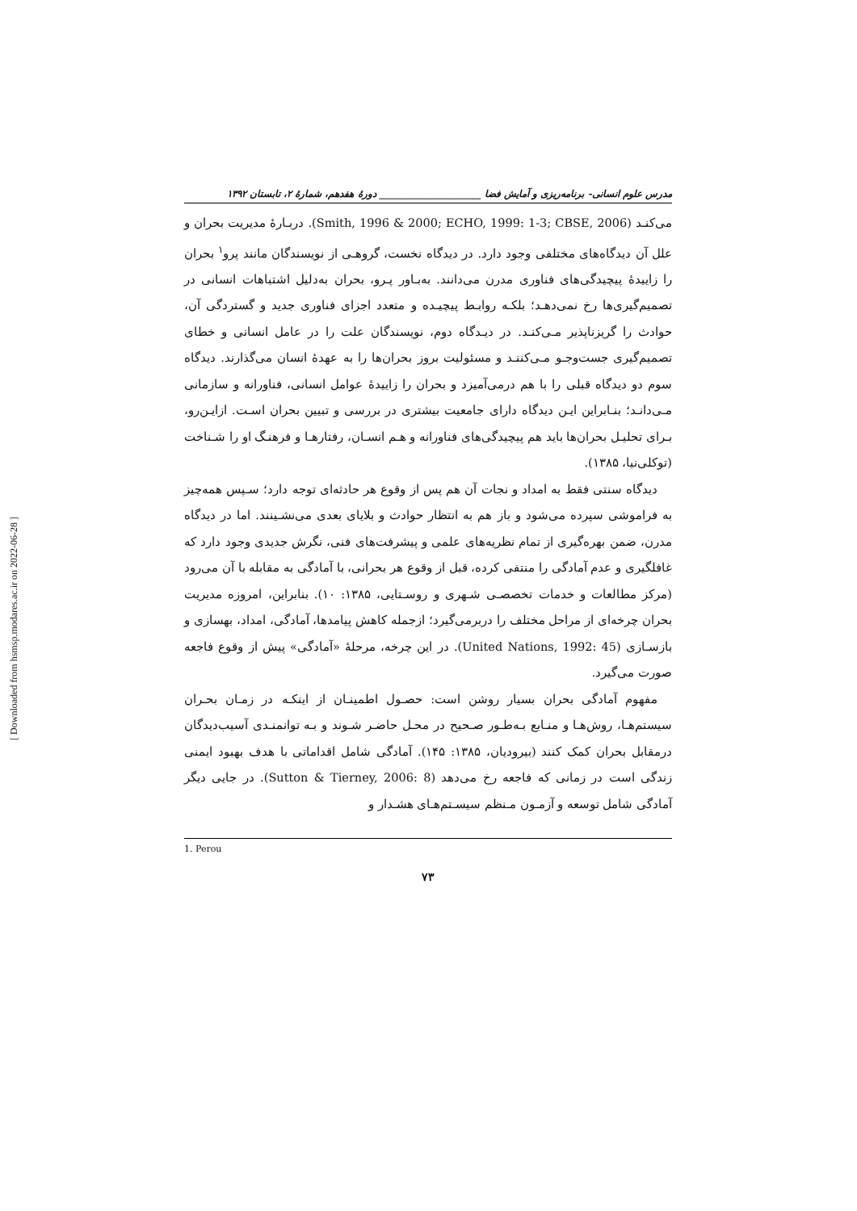مدرس علوم انسانی- برنامه‌ریزی و آمایش فضا _____________________ دورهٔ هفدهم، شمارهٔ ۲، تابستان ۱۳۹۲
می‌کنـد (Smith, 1996 & 2000; ECHO, 1999: 1-3; CBSE, 2006). دربـارهٔ مدیریت بحران و علل آن دیدگاه‌های مختلفی وجود دارد. در دیدگاه نخست، گروهـی از نویسندگان مانند پرو<sup>۱</sup> بحران را زاییدهٔ پیچیدگی‌های فناوری مدرن می‌دانند. به‌بـاور پـرو، بحران به‌دلیل اشتباهات انسانی در تصمیم‌گیری‌ها رخ نمی‌دهـد؛ بلکـه روابـط پیچیـده و متعدد اجزای فناوری جدید و گستردگی آن، حوادث را گریزناپذیر مـی‌کنـد. در دیـدگاه دوم، نویسندگان علت را در عامل انسانی و خطای تصمیم‌گیری جست‌وجـو مـی‌کننـد و مسئولیت بروز بحران‌ها را به عهدهٔ انسان می‌گذارند. دیدگاه سوم دو دیدگاه قبلی را با هم درمی‌آمیزد و بحران را زاییدهٔ عوامل انسانی، فناورانه و سازمانی مـی‌دانـد؛ بنـابراین ایـن دیدگاه دارای جامعیت بیشتری در بررسی و تبیین بحران اسـت. ازایـن‌رو، بـرای تحلیـل بحران‌ها باید هم پیچیدگی‌های فناورانه و هـم انسـان، رفتارهـا و فرهنـگ او را شـناخت (توکلی‌نیا، ۱۳۸۵).
دیدگاه سنتی فقط به امداد و نجات آن هم پس از وقوع هر حادثه‌ای توجه دارد؛ سـپس همه‌چیز به فراموشی سپرده می‌شود و باز هم به انتظار حوادث و بلایای بعدی می‌نشـینند. اما در دیدگاه مدرن، ضمن بهره‌گیری از تمام نظریه‌های علمی و پیشرفت‌های فنی، نگرش جدیدی وجود دارد که غافلگیری و عدم آمادگی را منتفی کرده، قبل از وقوع هر بحرانی، با آمادگی به مقابله با آن می‌رود (مرکز مطالعات و خدمات تخصصـی شـهری و روسـتایی، ۱۳۸۵: ۱۰). بنابراین، امروزه مدیریت بحران چرخه‌ای از مراحل مختلف را دربرمی‌گیرد؛ ازجمله کاهش پیامدها، آمادگی، امداد، بهسازی و بازسـازی (United Nations, 1992: 45). در این چرخه، مرحلهٔ «آمادگی» پیش از وقوع فاجعه صورت می‌گیرد.
مفهوم آمادگی بحران بسیار روشن است: حصـول اطمینـان از اینکـه در زمـان بحـران سیستم‌هـا، روش‌هـا و منـابع بـه‌طـور صـحیح در محـل حاضـر شـوند و بـه توانمنـدی آسیب‌دیدگان درمقابل بحران کمک کنند (بیرودیان، ۱۳۸۵: ۱۴۵). آمادگی شامل اقداماتی با هدف بهبود ایمنی زندگی است در زمانی که فاجعه رخ می‌دهد (Sutton & Tierney, 2006: 8). در جایی دیگر آمادگی شامل توسعه و آزمـون مـنظم سیسـتم‌هـای هشـدار و
1. Perou
۷۳
[ Downloaded from hsmsp.modares.ac.ir on 2022-06-28 ]